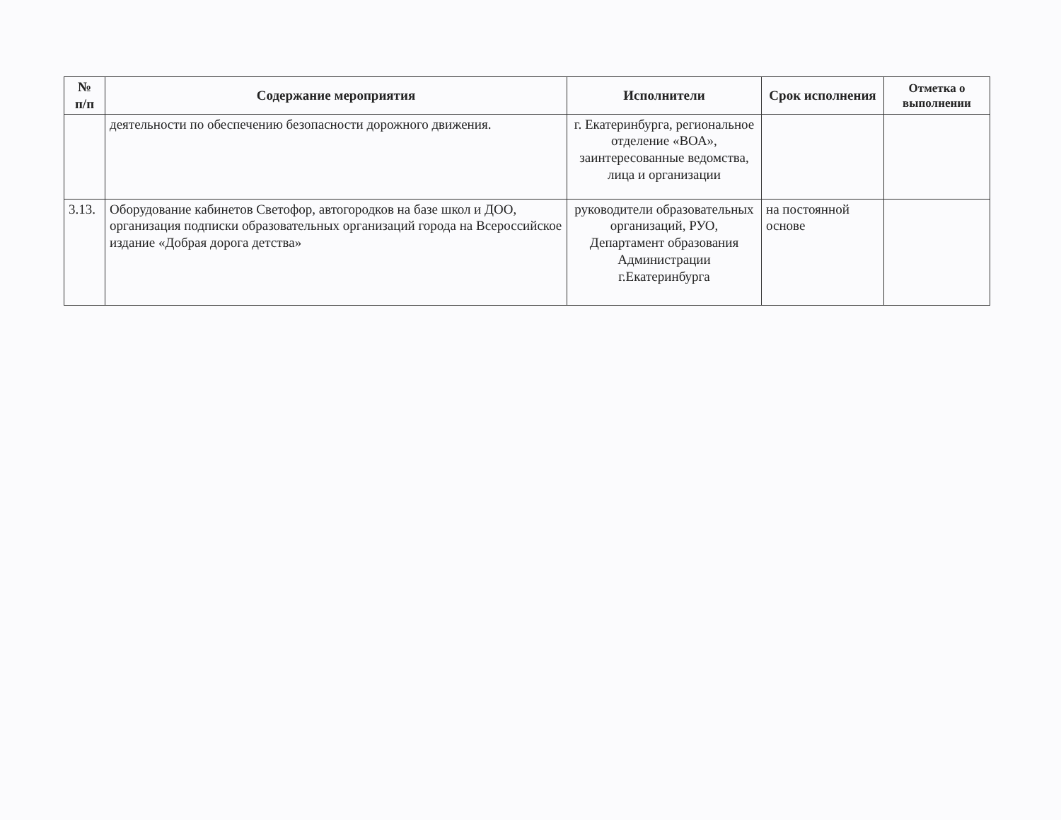| № п/п | Содержание мероприятия | Исполнители | Срок исполнения | Отметка о выполнении |
| --- | --- | --- | --- | --- |
| | деятельности по обеспечению безопасности дорожного движения. | г. Екатеринбурга, региональное отделение «ВОА», заинтересованные ведомства, лица и организации | | |
| 3.13. | Оборудование кабинетов Светофор, автогородков на базе школ и ДОО, организация подписки образовательных организаций города на Всероссийское издание «Добрая дорога детства» | руководители образовательных организаций, РУО, Департамент образования Администрации г.Екатеринбурга | на постоянной основе | |